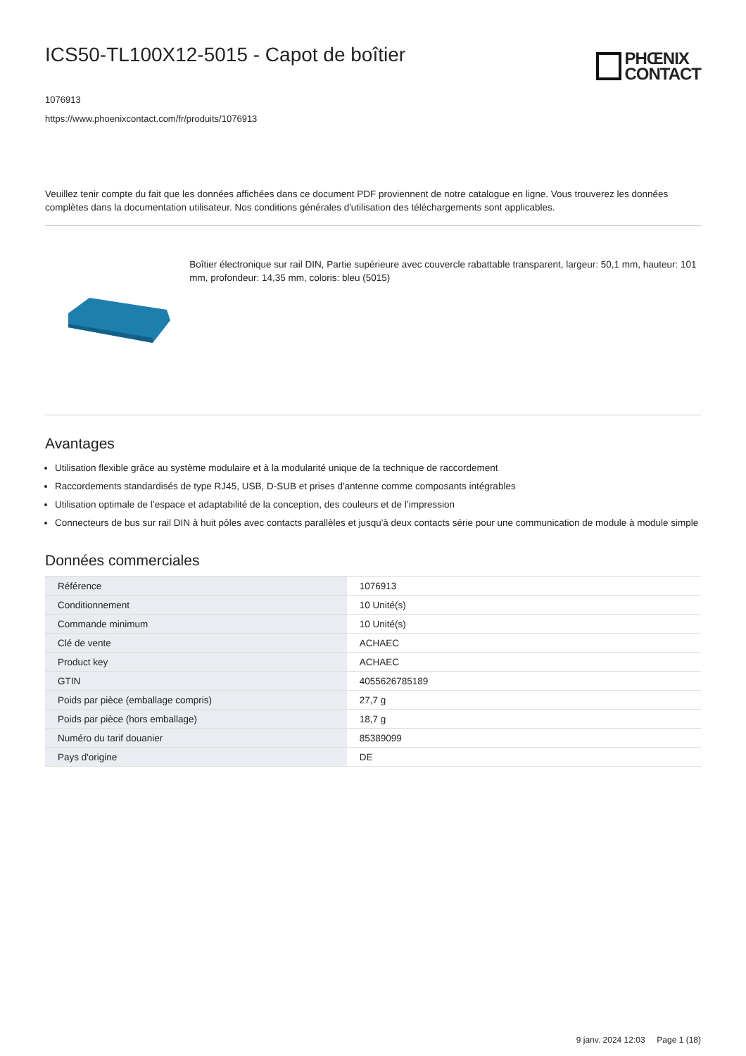ICS50-TL100X12-5015 - Capot de boîtier
PHŒNIX
CONTACT
1076913
https://www.phoenixcontact.com/fr/produits/1076913
Veuillez tenir compte du fait que les données affichées dans ce document PDF proviennent de notre catalogue en ligne. Vous trouverez les données complètes dans la documentation utilisateur. Nos conditions générales d'utilisation des téléchargements sont applicables.
Boîtier électronique sur rail DIN, Partie supérieure avec couvercle rabattable transparent, largeur: 50,1 mm, hauteur: 101 mm, profondeur: 14,35 mm, coloris: bleu (5015)
Avantages
Utilisation flexible grâce au système modulaire et à la modularité unique de la technique de raccordement
Raccordements standardisés de type RJ45, USB, D-SUB et prises d'antenne comme composants intégrables
Utilisation optimale de l’espace et adaptabilité de la conception, des couleurs et de l’impression
Connecteurs de bus sur rail DIN à huit pôles avec contacts parallèles et jusqu'à deux contacts série pour une communication de module à module simple
Données commerciales
| Référence | 1076913 |
| Conditionnement | 10 Unité(s) |
| Commande minimum | 10 Unité(s) |
| Clé de vente | ACHAEC |
| Product key | ACHAEC |
| GTIN | 4055626785189 |
| Poids par pièce (emballage compris) | 27,7 g |
| Poids par pièce (hors emballage) | 18,7 g |
| Numéro du tarif douanier | 85389099 |
| Pays d'origine | DE |
9 janv. 2024 12:03 Page 1 (18)